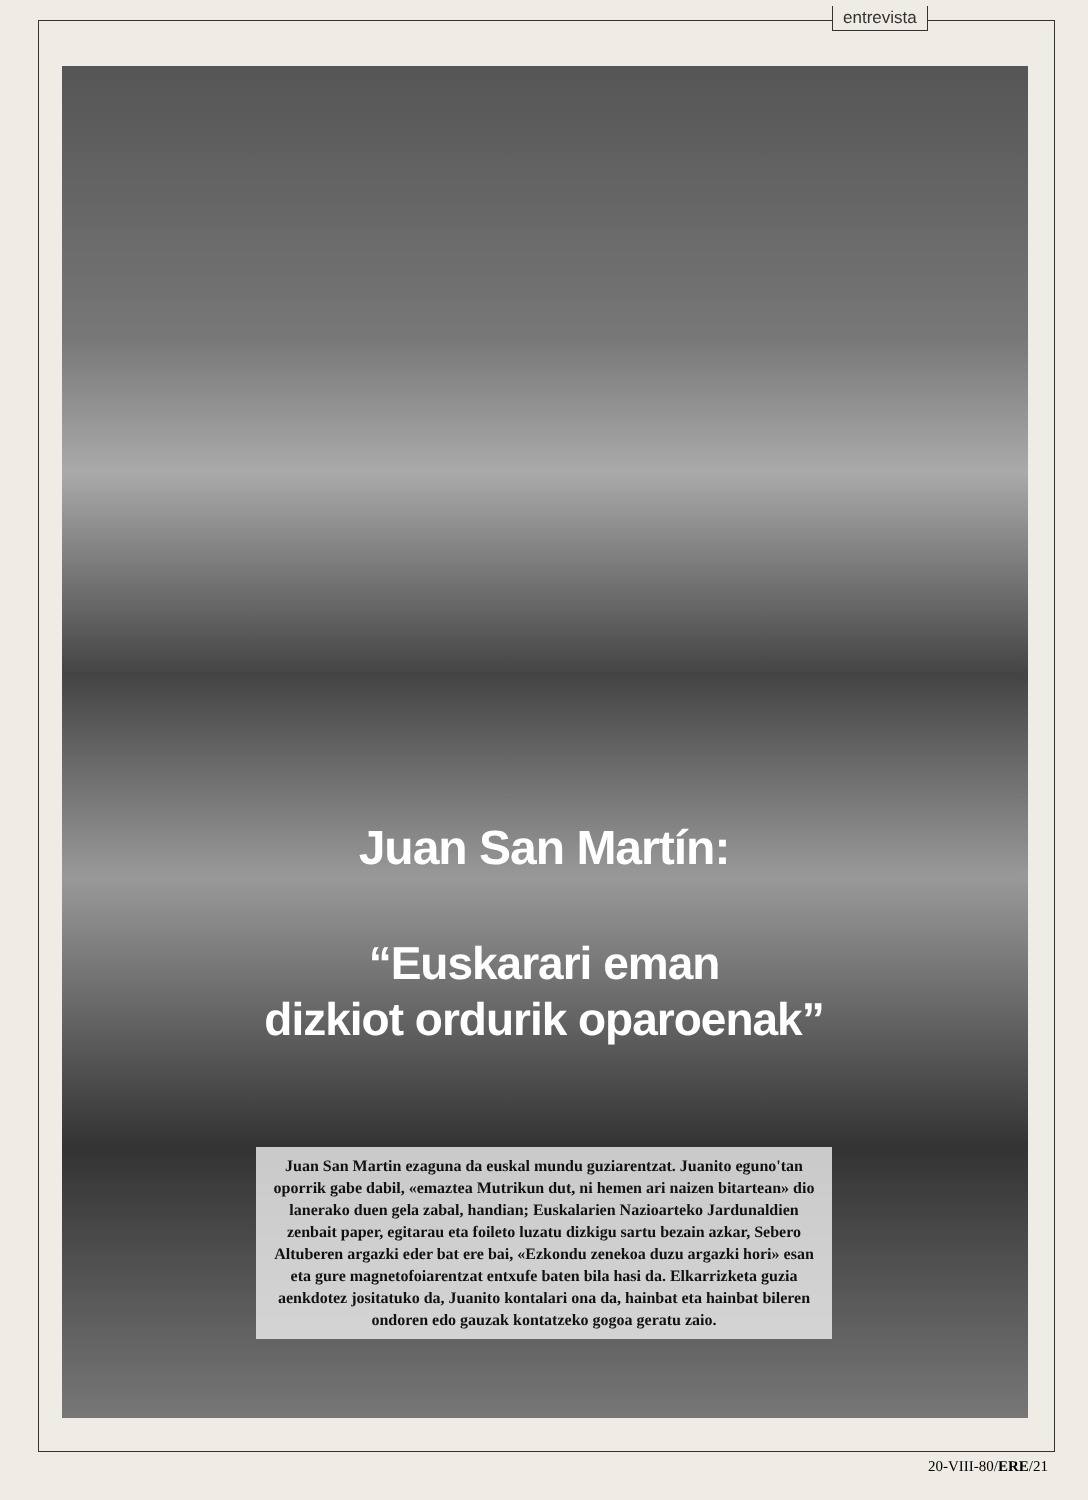entrevista
Juan San Martín:
“Euskarari eman
dizkiot ordurik oparoenak”
Juan San Martin ezaguna da euskal mundu guziarentzat. Juanito eguno'tan oporrik gabe dabil, «emaztea Mutrikun dut, ni hemen ari naizen bitartean» dio lanerako duen gela zabal, handian; Euskalarien Nazioarteko Jardunaldien zenbait paper, egitarau eta foileto luzatu dizkigu sartu bezain azkar, Sebero Altuberen argazki eder bat ere bai, «Ezkondu zenekoa duzu argazki hori» esan eta gure magnetofoiarentzat entxufe baten bila hasi da. Elkarrizketa guzia aenkdotez jositatuko da, Juanito kontalari ona da, hainbat eta hainbat bileren ondoren edo gauzak kontatzeko gogoa geratu zaio.
20-VIII-80/ERE/21